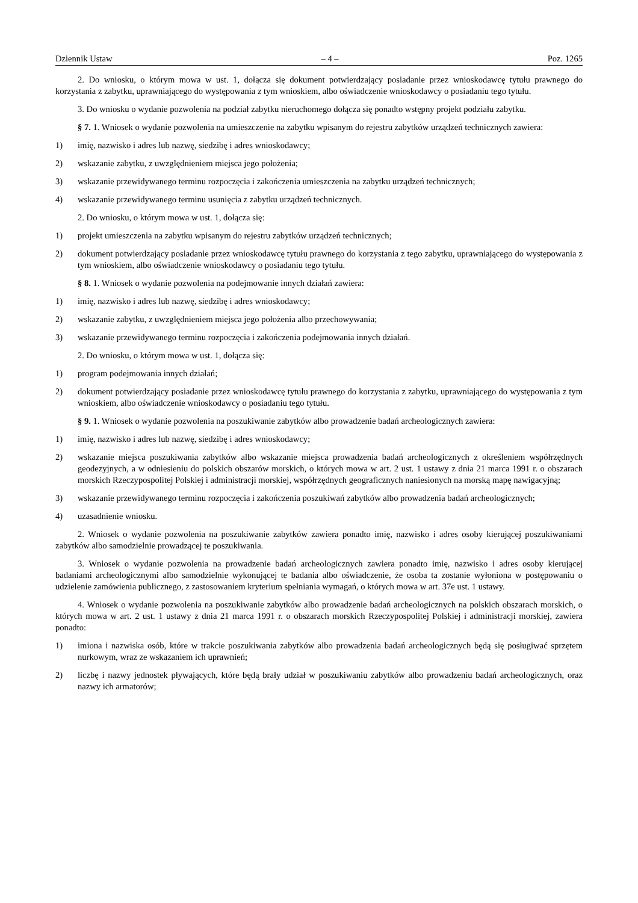Dziennik Ustaw – 4 – Poz. 1265
2. Do wniosku, o którym mowa w ust. 1, dołącza się dokument potwierdzający posiadanie przez wnioskodawcę tytułu prawnego do korzystania z zabytku, uprawniającego do występowania z tym wnioskiem, albo oświadczenie wnioskodawcy o posiadaniu tego tytułu.
3. Do wniosku o wydanie pozwolenia na podział zabytku nieruchomego dołącza się ponadto wstępny projekt podziału zabytku.
§ 7. 1. Wniosek o wydanie pozwolenia na umieszczenie na zabytku wpisanym do rejestru zabytków urządzeń technicznych zawiera:
1) imię, nazwisko i adres lub nazwę, siedzibę i adres wnioskodawcy;
2) wskazanie zabytku, z uwzględnieniem miejsca jego położenia;
3) wskazanie przewidywanego terminu rozpoczęcia i zakończenia umieszczenia na zabytku urządzeń technicznych;
4) wskazanie przewidywanego terminu usunięcia z zabytku urządzeń technicznych.
2. Do wniosku, o którym mowa w ust. 1, dołącza się:
1) projekt umieszczenia na zabytku wpisanym do rejestru zabytków urządzeń technicznych;
2) dokument potwierdzający posiadanie przez wnioskodawcę tytułu prawnego do korzystania z tego zabytku, uprawniającego do występowania z tym wnioskiem, albo oświadczenie wnioskodawcy o posiadaniu tego tytułu.
§ 8. 1. Wniosek o wydanie pozwolenia na podejmowanie innych działań zawiera:
1) imię, nazwisko i adres lub nazwę, siedzibę i adres wnioskodawcy;
2) wskazanie zabytku, z uwzględnieniem miejsca jego położenia albo przechowywania;
3) wskazanie przewidywanego terminu rozpoczęcia i zakończenia podejmowania innych działań.
2. Do wniosku, o którym mowa w ust. 1, dołącza się:
1) program podejmowania innych działań;
2) dokument potwierdzający posiadanie przez wnioskodawcę tytułu prawnego do korzystania z zabytku, uprawniającego do występowania z tym wnioskiem, albo oświadczenie wnioskodawcy o posiadaniu tego tytułu.
§ 9. 1. Wniosek o wydanie pozwolenia na poszukiwanie zabytków albo prowadzenie badań archeologicznych zawiera:
1) imię, nazwisko i adres lub nazwę, siedzibę i adres wnioskodawcy;
2) wskazanie miejsca poszukiwania zabytków albo wskazanie miejsca prowadzenia badań archeologicznych z określeniem współrzędnych geodezyjnych, a w odniesieniu do polskich obszarów morskich, o których mowa w art. 2 ust. 1 ustawy z dnia 21 marca 1991 r. o obszarach morskich Rzeczypospolitej Polskiej i administracji morskiej, współrzędnych geograficznych naniesionych na morską mapę nawigacyjną;
3) wskazanie przewidywanego terminu rozpoczęcia i zakończenia poszukiwań zabytków albo prowadzenia badań archeologicznych;
4) uzasadnienie wniosku.
2. Wniosek o wydanie pozwolenia na poszukiwanie zabytków zawiera ponadto imię, nazwisko i adres osoby kierującej poszukiwaniami zabytków albo samodzielnie prowadzącej te poszukiwania.
3. Wniosek o wydanie pozwolenia na prowadzenie badań archeologicznych zawiera ponadto imię, nazwisko i adres osoby kierującej badaniami archeologicznymi albo samodzielnie wykonującej te badania albo oświadczenie, że osoba ta zostanie wyłoniona w postępowaniu o udzielenie zamówienia publicznego, z zastosowaniem kryterium spełniania wymagań, o których mowa w art. 37e ust. 1 ustawy.
4. Wniosek o wydanie pozwolenia na poszukiwanie zabytków albo prowadzenie badań archeologicznych na polskich obszarach morskich, o których mowa w art. 2 ust. 1 ustawy z dnia 21 marca 1991 r. o obszarach morskich Rzeczypospolitej Polskiej i administracji morskiej, zawiera ponadto:
1) imiona i nazwiska osób, które w trakcie poszukiwania zabytków albo prowadzenia badań archeologicznych będą się posługiwać sprzętem nurkowym, wraz ze wskazaniem ich uprawnień;
2) liczbę i nazwy jednostek pływających, które będą brały udział w poszukiwaniu zabytków albo prowadzeniu badań archeologicznych, oraz nazwy ich armatorów;